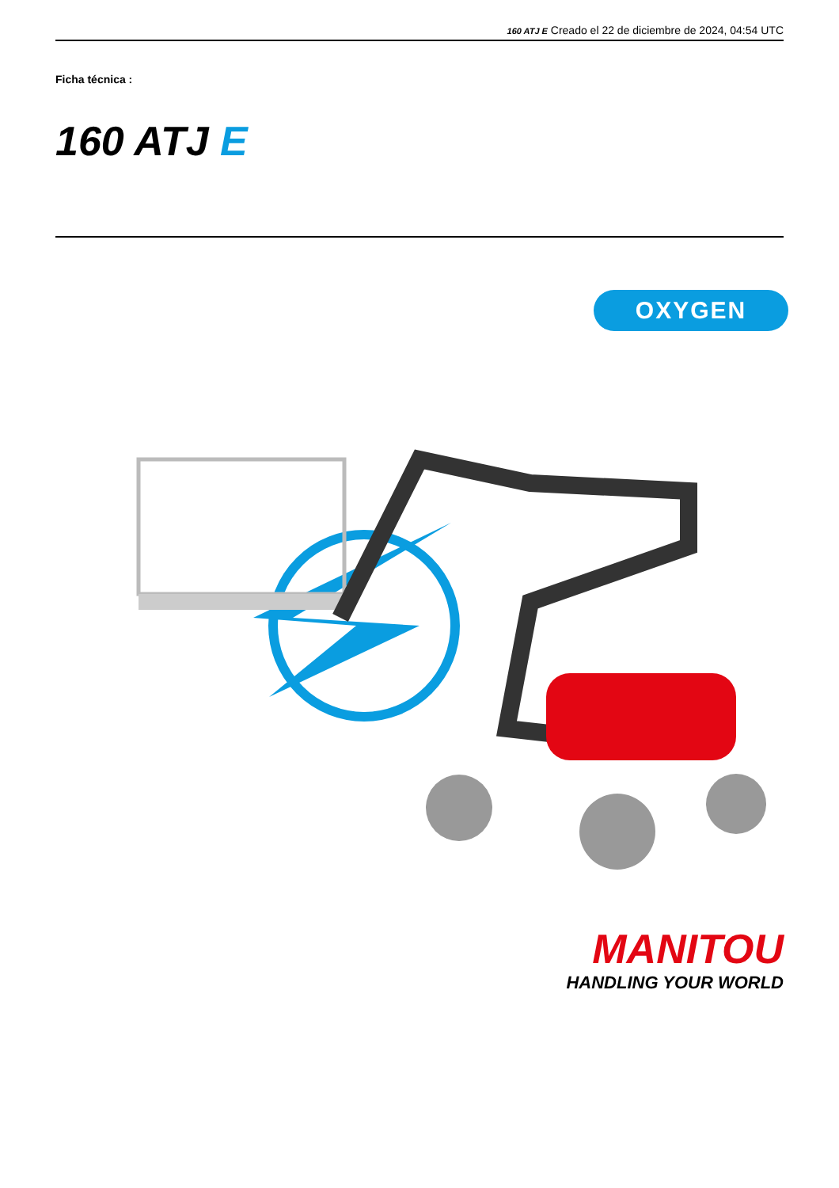160 ATJ E Creado el 22 de diciembre de 2024, 04:54 UTC
Ficha técnica :
160 ATJ E
OXYGEN
MANITOU
HANDLING YOUR WORLD